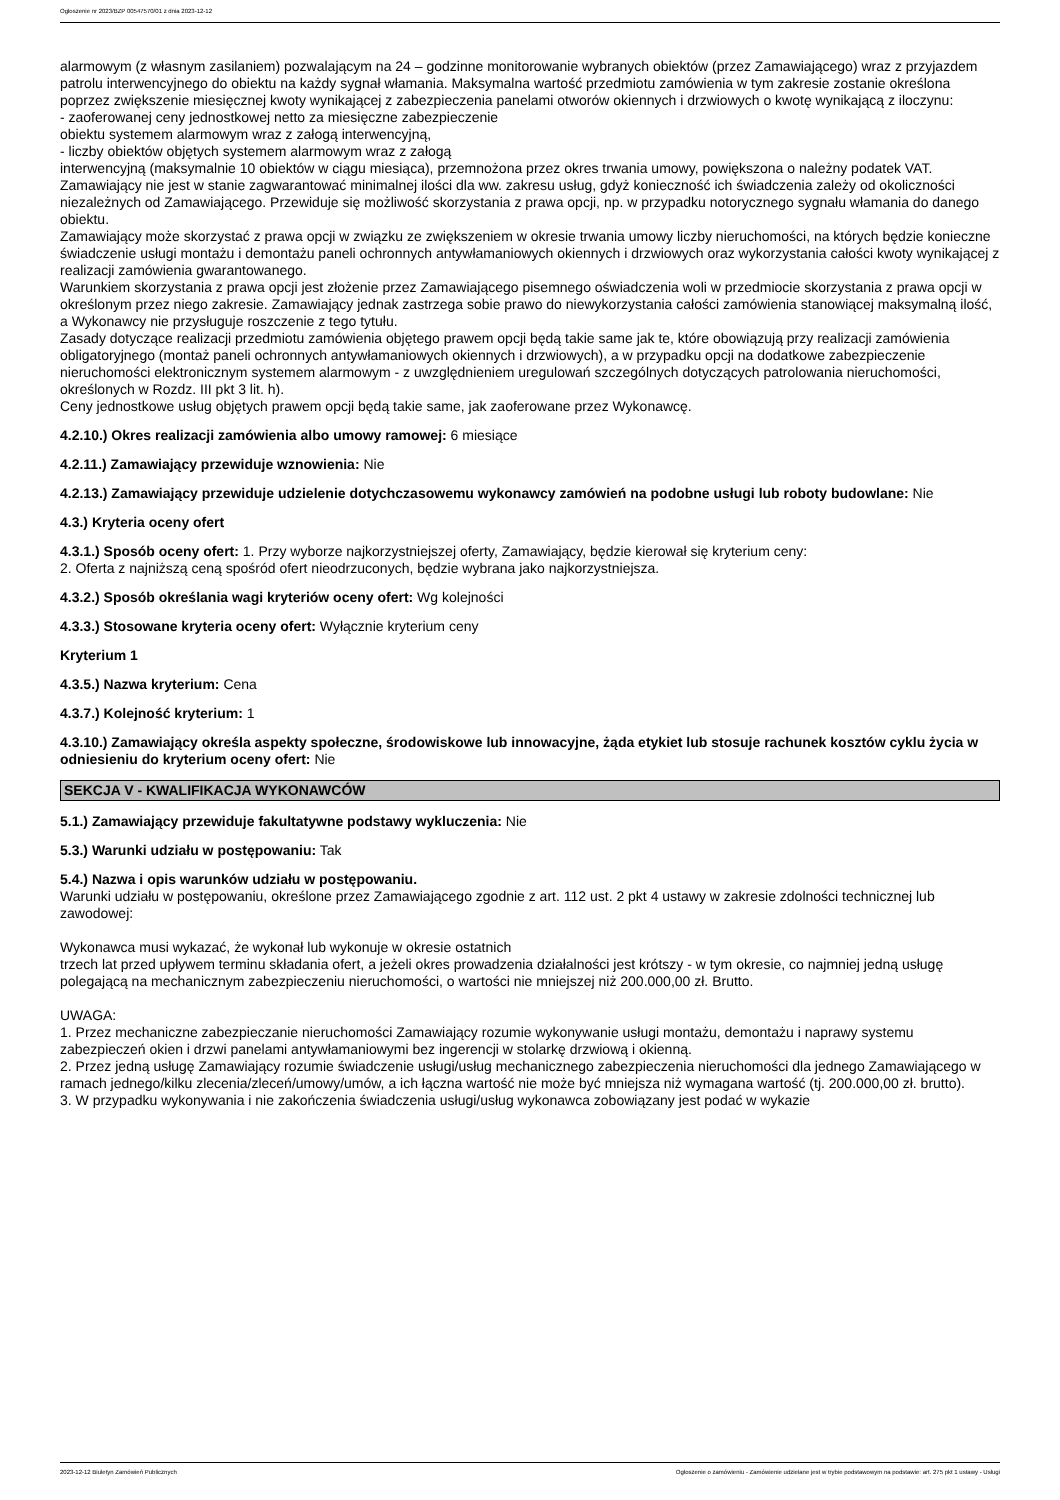Ogłoszenie nr 2023/BZP 00547570/01 z dnia 2023-12-12
alarmowym (z własnym zasilaniem) pozwalającym na 24 – godzinne monitorowanie wybranych obiektów (przez Zamawiającego) wraz z przyjazdem patrolu interwencyjnego do obiektu na każdy sygnał włamania. Maksymalna wartość przedmiotu zamówienia w tym zakresie zostanie określona poprzez zwiększenie miesięcznej kwoty wynikającej z zabezpieczenia panelami otworów okiennych i drzwiowych o kwotę wynikającą z iloczynu:
- zaoferowanej ceny jednostkowej netto za miesięczne zabezpieczenie
obiektu systemem alarmowym wraz z załogą interwencyjną,
- liczby obiektów objętych systemem alarmowym wraz z załogą
interwencyjną (maksymalnie 10 obiektów w ciągu miesiąca), przemnożona przez okres trwania umowy, powiększona o należny podatek VAT.
Zamawiający nie jest w stanie zagwarantować minimalnej ilości dla ww. zakresu usług, gdyż konieczność ich świadczenia zależy od okoliczności niezależnych od Zamawiającego. Przewiduje się możliwość skorzystania z prawa opcji, np. w przypadku notorycznego sygnału włamania do danego obiektu.
Zamawiający może skorzystać z prawa opcji w związku ze zwiększeniem w okresie trwania umowy liczby nieruchomości, na których będzie konieczne świadczenie usługi montażu i demontażu paneli ochronnych antywłamaniowych okiennych i drzwiowych oraz wykorzystania całości kwoty wynikającej z realizacji zamówienia gwarantowanego.
Warunkiem skorzystania z prawa opcji jest złożenie przez Zamawiającego pisemnego oświadczenia woli w przedmiocie skorzystania z prawa opcji w określonym przez niego zakresie. Zamawiający jednak zastrzega sobie prawo do niewykorzystania całości zamówienia stanowiącej maksymalną ilość, a Wykonawcy nie przysługuje roszczenie z tego tytułu.
Zasady dotyczące realizacji przedmiotu zamówienia objętego prawem opcji będą takie same jak te, które obowiązują przy realizacji zamówienia obligatoryjnego (montaż paneli ochronnych antywłamaniowych okiennych i drzwiowych), a w przypadku opcji na dodatkowe zabezpieczenie nieruchomości elektronicznym systemem alarmowym - z uwzględnieniem uregulowań szczególnych dotyczących patrolowania nieruchomości, określonych w Rozdz. III pkt 3 lit. h).
Ceny jednostkowe usług objętych prawem opcji będą takie same, jak zaoferowane przez Wykonawcę.
4.2.10.) Okres realizacji zamówienia albo umowy ramowej: 6 miesiące
4.2.11.) Zamawiający przewiduje wznowienia: Nie
4.2.13.) Zamawiający przewiduje udzielenie dotychczasowemu wykonawcy zamówień na podobne usługi lub roboty budowlane: Nie
4.3.) Kryteria oceny ofert
4.3.1.) Sposób oceny ofert: 1. Przy wyborze najkorzystniejszej oferty, Zamawiający, będzie kierował się kryterium ceny:
2. Oferta z najniższą ceną spośród ofert nieodrzuconych, będzie wybrana jako najkorzystniejsza.
4.3.2.) Sposób określania wagi kryteriów oceny ofert: Wg kolejności
4.3.3.) Stosowane kryteria oceny ofert: Wyłącznie kryterium ceny
Kryterium 1
4.3.5.) Nazwa kryterium: Cena
4.3.7.) Kolejność kryterium: 1
4.3.10.) Zamawiający określa aspekty społeczne, środowiskowe lub innowacyjne, żąda etykiet lub stosuje rachunek kosztów cyklu życia w odniesieniu do kryterium oceny ofert: Nie
SEKCJA V - KWALIFIKACJA WYKONAWCÓW
5.1.) Zamawiający przewiduje fakultatywne podstawy wykluczenia: Nie
5.3.) Warunki udziału w postępowaniu: Tak
5.4.) Nazwa i opis warunków udziału w postępowaniu.
Warunki udziału w postępowaniu, określone przez Zamawiającego zgodnie z art. 112 ust. 2 pkt 4 ustawy w zakresie zdolności technicznej lub zawodowej:
Wykonawca musi wykazać, że wykonał lub wykonuje w okresie ostatnich
trzech lat przed upływem terminu składania ofert, a jeżeli okres prowadzenia działalności jest krótszy - w tym okresie, co najmniej jedną usługę polegającą na mechanicznym zabezpieczeniu nieruchomości, o wartości nie mniejszej niż 200.000,00 zł. Brutto.
UWAGA:
1. Przez mechaniczne zabezpieczanie nieruchomości Zamawiający rozumie wykonywanie usługi montażu, demontażu i naprawy systemu zabezpieczeń okien i drzwi panelami antywłamaniowymi bez ingerencji w stolarkę drzwiową i okienną.
2. Przez jedną usługę Zamawiający rozumie świadczenie usługi/usług mechanicznego zabezpieczenia nieruchomości dla jednego Zamawiającego w ramach jednego/kilku zlecenia/zleceń/umowy/umów, a ich łączna wartość nie może być mniejsza niż wymagana wartość (tj. 200.000,00 zł. brutto).
3. W przypadku wykonywania i nie zakończenia świadczenia usługi/usług wykonawca zobowiązany jest podać w wykazie
2023-12-12 Biuletyn Zamówień Publicznych Ogłoszenie o zamówieniu - Zamówienie udzielane jest w trybie podstawowym na podstawie: art. 275 pkt 1 ustawy - Usługi